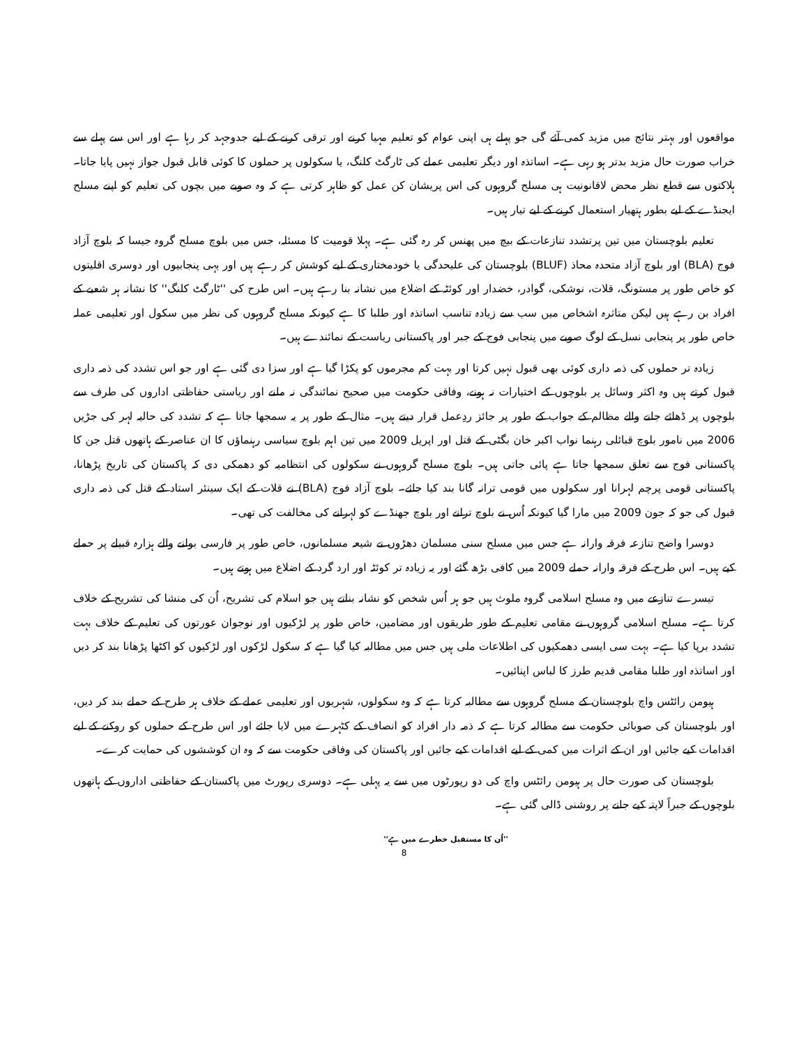مواقعوں اور بہتر نتائج میں مزید کمی آئے گی جو پہلے ہی اپنی عوام کو تعلیم مہیا کرنے اور ترقی کرنے کے لیے جدوجہد کر رہا ہے اور اس سے پہلے سے خراب صورت حال مزید بدتر ہو رہی ہے۔ اساتذہ اور دیگر تعلیمی عملے کی ٹارگٹ کلنگ، یا سکولوں پر حملوں کا کوئی قابل قبول جواز نہیں پایا جاتا۔ ہلاکتوں سے قطع نظر محض لاقانونیت ہی مسلح گروہوں کی اس پریشان کن عمل کو ظاہر کرتی ہے کہ وہ صوبے میں بچوں کی تعلیم کو اپنے مسلح ایجنڈے کے لیے بطور ہتھیار استعمال کرنے کے لیے تیار ہیں۔
تعلیم بلوچستان میں تین پرتشدد تنازعات کے بیچ میں پھنس کر رہ گئی ہے۔ پہلا قومیت کا مسئلہ، جس میں بلوچ مسلح گروہ جیسا کہ بلوچ آزاد فوج (BLA) اور بلوچ آزاد متحدہ محاذ (BLUF) بلوچستان کی علیحدگی یا خودمختاری کے لیے کوشش کر رہے ہیں اور یہی پنجابیوں اور دوسری اقلیتوں کو خاص طور پر مستونگ، قلات، نوشکی، گوادر، خضدار اور کوئٹہ کے اضلاع میں نشانہ بنا رہے ہیں۔ اس طرح کی ''ٹارگٹ کلنگ'' کا نشانہ ہر شعبے کے افراد بن رہے ہیں لیکن متاثرہ اشخاص میں سب سے زیادہ تناسب اساتذہ اور طلبا کا ہے کیونکہ مسلح گروہوں کی نظر میں سکول اور تعلیمی عملہ خاص طور پر پنجابی نسل کے لوگ صوبے میں پنجابی فوج کے جبر اور پاکستانی ریاست کے نمائندے ہیں۔
زیادہ تر حملوں کی ذمہ داری کوئی بھی قبول نہیں کرتا اور بہت کم مجرموں کو پکڑا گیا ہے اور سزا دی گئی ہے اور جو اس تشدد کی ذمہ داری قبول کرتے ہیں وہ اکثر وسائل پر بلوچوں کے اختیارات نہ ہونے، وفاقی حکومت میں صحیح نمائندگی نہ ملنے اور ریاستی حفاظتی اداروں کی طرف سے بلوچوں پر ڈھائے جانے والے مظالم کے جواب کے طور پر جائز ردِعمل قرار دیتے ہیں۔ مثال کے طور پر یہ سمجھا جاتا ہے کہ تشدد کی حالیہ لہر کی جڑیں 2006 میں نامور بلوچ قبائلی رہنما نواب اکبر خان بگٹی کے قتل اور اپریل 2009 میں تین اہم بلوچ سیاسی رہنماؤں کا ان عناصر کے ہاتھوں قتل جن کا پاکستانی فوج سے تعلق سمجھا جاتا ہے پائی جاتی ہیں۔ بلوچ مسلح گروہوں نے سکولوں کی انتظامیہ کو دھمکی دی کہ پاکستان کی تاریخ پڑھانا، پاکستانی قومی پرچم لہرانا اور سکولوں میں قومی ترانہ گانا بند کیا جائے۔ بلوچ آزاد فوج (BLA) نے قلات کے ایک سینئر استاد کے قتل کی ذمہ داری قبول کی جو کہ جون 2009 میں مارا گیا کیونکہ اُس نے بلوچ ترانے اور بلوچ جھنڈے کو لہرانے کی مخالفت کی تھی۔
دوسرا واضح تنازعہ فرقہ وارانہ ہے جس میں مسلح سنی مسلمان دھڑوں نے شیعہ مسلمانوں، خاص طور پر فارسی بولنے والے ہزارہ قبیلے پر حملے کیے ہیں۔ اس طرح کے فرقہ وارانہ حملے 2009 میں کافی بڑھ گئے اور یہ زیادہ تر کوئٹہ اور ارد گرد کے اضلاع میں ہوتے ہیں۔
تیسرے تنازعے میں وہ مسلح اسلامی گروہ ملوث ہیں جو ہر اُس شخص کو نشانہ بناتے ہیں جو اسلام کی تشریح، اُن کی منشا کی تشریح کے خلاف کرتا ہے۔ مسلح اسلامی گروہوں نے مقامی تعلیم کے طور طریقوں اور مضامین، خاص طور پر لڑکیوں اور نوجوان عورتوں کی تعلیم کے خلاف بہت تشدد برپا کیا ہے۔ بہت سی ایسی دھمکیوں کی اطلاعات ملی ہیں جس میں مطالبہ کیا گیا ہے کہ سکول لڑکوں اور لڑکیوں کو اکٹھا پڑھانا بند کر دیں اور اساتذہ اور طلبا مقامی قدیم طرز کا لباس اپنائیں۔
ہیومن رائٹس واچ بلوچستان کے مسلح گروہوں سے مطالبہ کرتا ہے کہ وہ سکولوں، شہریوں اور تعلیمی عملے کے خلاف ہر طرح کے حملے بند کر دیں، اور بلوچستان کی صوبائی حکومت سے مطالبہ کرتا ہے کہ ذمہ دار افراد کو انصاف کے کٹہرے میں لایا جائے اور اس طرح کے حملوں کو روکنے کے لیے اقدامات کیے جائیں اور ان کے اثرات میں کمی کے لیے اقدامات کیے جائیں اور پاکستان کی وفاقی حکومت سے کہ وہ ان کوششوں کی حمایت کرے۔
بلوچستان کی صورت حال پر ہیومن رائٹس واچ کی دو رپورٹوں میں سے یہ پہلی ہے۔ دوسری رپورٹ میں پاکستان کے حفاظتی اداروں کے ہاتھوں بلوچوں کے جبراً لاپتہ کیے جانے پر روشنی ڈالی گئی ہے۔
''اُن کا مستقبل خطرے میں ہے''
8